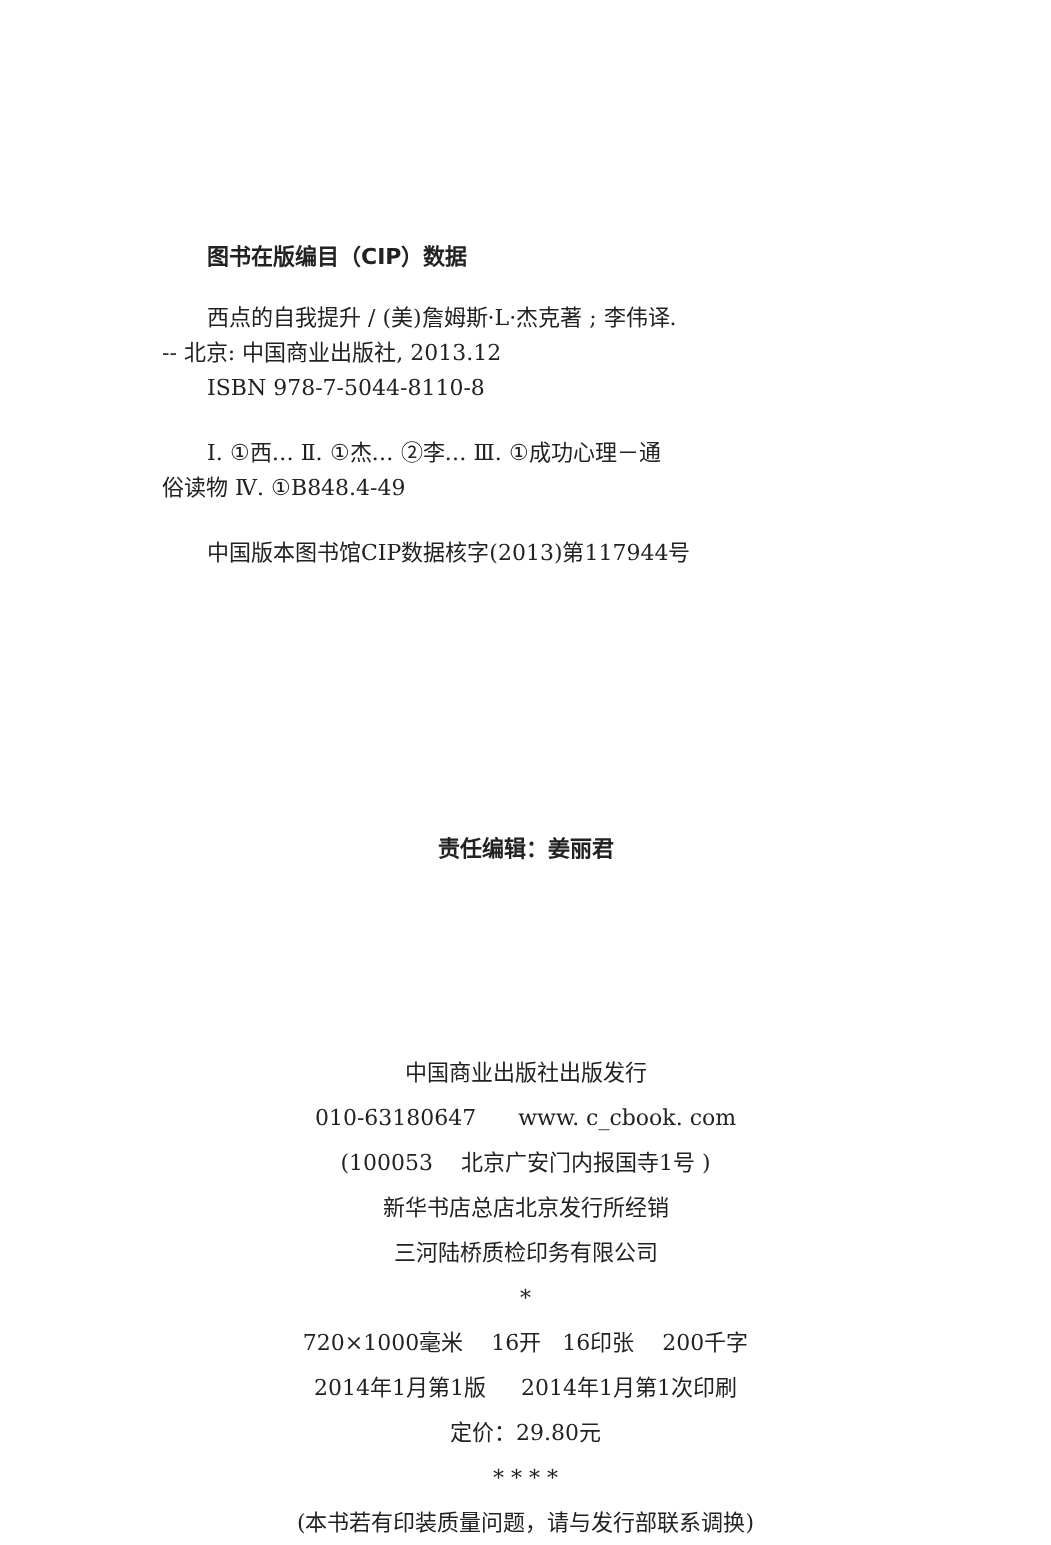图书在版编目（CIP）数据
西点的自我提升 / (美)詹姆斯·L·杰克著 ; 李伟译.
-- 北京: 中国商业出版社, 2013.12
ISBN 978-7-5044-8110-8
Ⅰ. ①西… Ⅱ. ①杰… ②李… Ⅲ. ①成功心理－通
俗读物 Ⅳ. ①B848.4-49
中国版本图书馆CIP数据核字(2013)第117944号
责任编辑：姜丽君
中国商业出版社出版发行
010-63180647 www. c_cbook. com
(100053 北京广安门内报国寺1号 )
新华书店总店北京发行所经销
三河陆桥质检印务有限公司
*
720×1000毫米 16开 16印张 200千字
2014年1月第1版 2014年1月第1次印刷
定价：29.80元
* * * *
(本书若有印装质量问题，请与发行部联系调换)